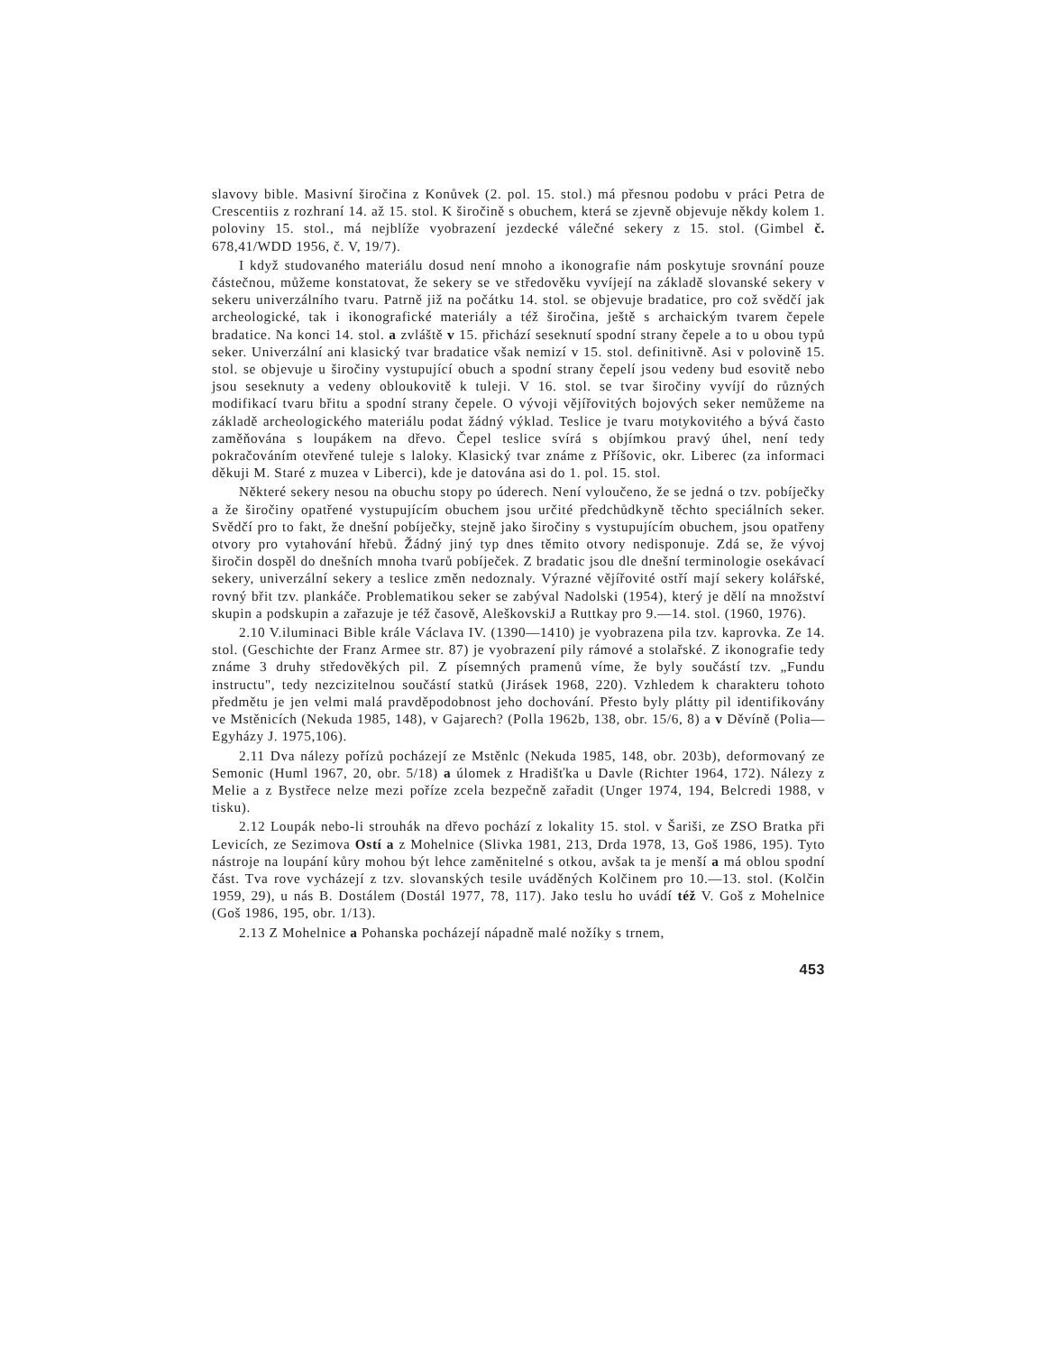slavovy bible. Masivní širočina z Konůvek (2. pol. 15. stol.) má přesnou podobu v práci Petra de Crescentiis z rozhraní 14. až 15. stol. K širočině s obuchem, která se zjevně objevuje někdy kolem 1. poloviny 15. stol., má nejblíže vyobrazení jezdecké válečné sekery z 15. stol. (Gimbel č. 678,41/WDD 1956, č. V, 19/7).
I když studovaného materiálu dosud není mnoho a ikonografie nám poskytuje srovnání pouze částečnou, můžeme konstatovat, že sekery se ve středověku vyvíjejí na základě slovanské sekery v sekeru univerzálního tvaru. Patrně již na počátku 14. stol. se objevuje bradatice, pro což svědčí jak archeologické, tak i ikonografické materiály a též širočina, ještě s archaickým tvarem čepele bradatice. Na konci 14. stol. a zvláště v 15. přichází seseknutí spodní strany čepele a to u obou typů seker. Univerzální ani klasický tvar bradatice však nemizí v 15. stol. definitivně. Asi v polovině 15. stol. se objevuje u širočiny vystupující obuch a spodní strany čepelí jsou vedeny bud esovitě nebo jsou seseknuty a vedeny obloukovitě k tuleji. V 16. stol. se tvar širočiny vyvíjí do různých modifikací tvaru břitu a spodní strany čepele. O vývoji vějířovitých bojových seker nemůžeme na základě archeologického materiálu podat žádný výklad. Teslice je tvaru motykovitého a bývá často zaměňována s loupákem na dřevo. Čepel teslice svírá s objímkou pravý úhel, není tedy pokračováním otevřené tuleje s laloky. Klasický tvar známe z Příšovic, okr. Liberec (za informaci děkuji M. Staré z muzea v Liberci), kde je datována asi do 1. pol. 15. stol.
Některé sekery nesou na obuchu stopy po úderech. Není vyloučeno, že se jedná o tzv. pobíječky a že širočiny opatřené vystupujícím obuchem jsou určité předchůdkyně těchto speciálních seker. Svědčí pro to fakt, že dnešní pobíječky, stejně jako širočiny s vystupujícím obuchem, jsou opatřeny otvory pro vytahování hřebů. Žádný jiný typ dnes těmito otvory nedisponuje. Zdá se, že vývoj širočin dospěl do dnešních mnoha tvarů pobíječek. Z bradatic jsou dle dnešní terminologie osekávací sekery, univerzální sekery a teslice změn nedoznaly. Výrazné vějířovité ostří mají sekery kolářské, rovný břit tzv. plankáče. Problematikou seker se zabýval Nadolski (1954), který je dělí na množství skupin a podskupin a zařazuje je též časově, AleškovskiJ a Ruttkay pro 9.—14. stol. (1960, 1976).
2.10 V.iluminaci Bible krále Václava IV. (1390—1410) je vyobrazena pila tzv. kaprovka. Ze 14. stol. (Geschichte der Franz Armee str. 87) je vyobrazení pily rámové a stolařské. Z ikonografie tedy známe 3 druhy středověkých pil. Z písemných pramenů víme, že byly součástí tzv. „Fundu instructu", tedy nezcizitelnou součástí statků (Jirásek 1968, 220). Vzhledem k charakteru tohoto předmětu je jen velmi malá pravděpodobnost jeho dochování. Přesto byly plátty pil identifikovány ve Mstěnicích (Nekuda 1985, 148), v Gajarech? (Polla 1962b, 138, obr. 15/6, 8) a v Děvíně (Polia—Egyházy J. 1975,106).
2.11 Dva nálezy pořízů pocházejí ze Mstěnlc (Nekuda 1985, 148, obr. 203b), deformovaný ze Semonic (Huml 1967, 20, obr. 5/18) a úlomek z Hradišťka u Davle (Richter 1964, 172). Nálezy z Melie a z Bystřece nelze mezi poříze zcela bezpečně zařadit (Unger 1974, 194, Belcredi 1988, v tisku).
2.12 Loupák nebo-li strouhák na dřevo pochází z lokality 15. stol. v Šariši, ze ZSO Bratka při Levicích, ze Sezimova Ostí a z Mohelnice (Slivka 1981, 213, Drda 1978, 13, Goš 1986, 195). Tyto nástroje na loupání kůry mohou být lehce zaměnitelné s otkou, avšak ta je menší a má oblou spodní část. Tva rove vycházejí z tzv. slovanských tesile uváděných Kolčinem pro 10.—13. stol. (Kolčin 1959, 29), u nás B. Dostálem (Dostál 1977, 78, 117). Jako teslu ho uvádí též V. Goš z Mohelnice (Goš 1986, 195, obr. 1/13).
2.13 Z Mohelnice a Pohanska pocházejí nápadně malé nožíky s trnem,
453